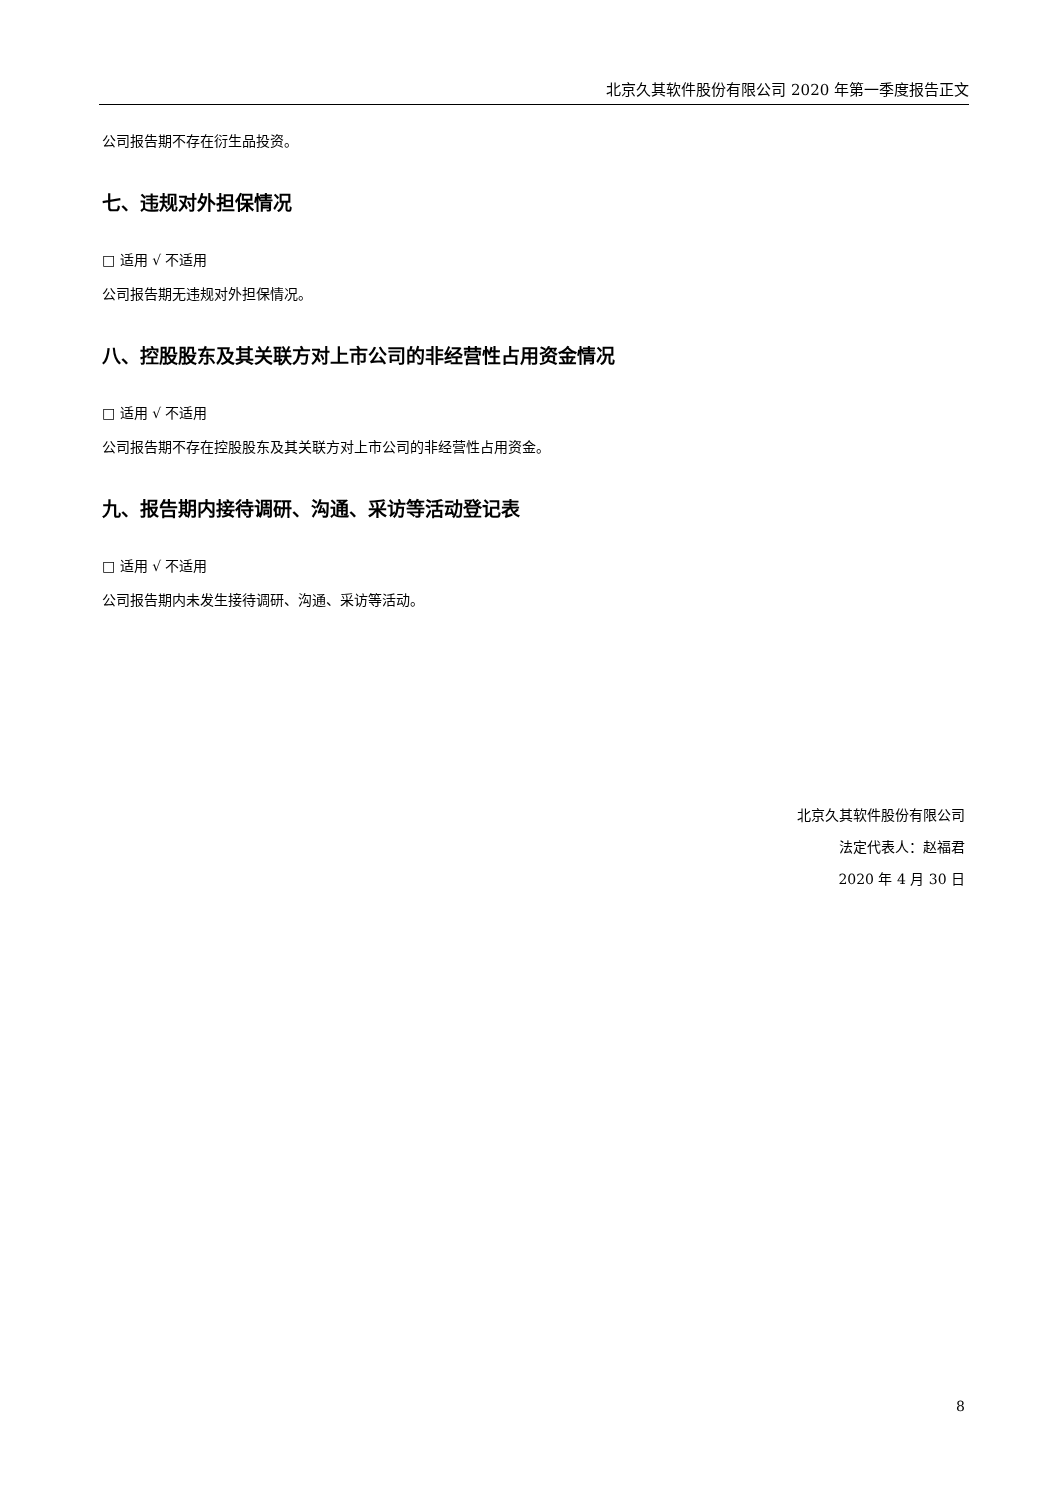北京久其软件股份有限公司 2020 年第一季度报告正文
公司报告期不存在衍生品投资。
七、违规对外担保情况
□ 适用 √ 不适用
公司报告期无违规对外担保情况。
八、控股股东及其关联方对上市公司的非经营性占用资金情况
□ 适用 √ 不适用
公司报告期不存在控股股东及其关联方对上市公司的非经营性占用资金。
九、报告期内接待调研、沟通、采访等活动登记表
□ 适用 √ 不适用
公司报告期内未发生接待调研、沟通、采访等活动。
北京久其软件股份有限公司
法定代表人：赵福君
2020 年 4 月 30 日
8